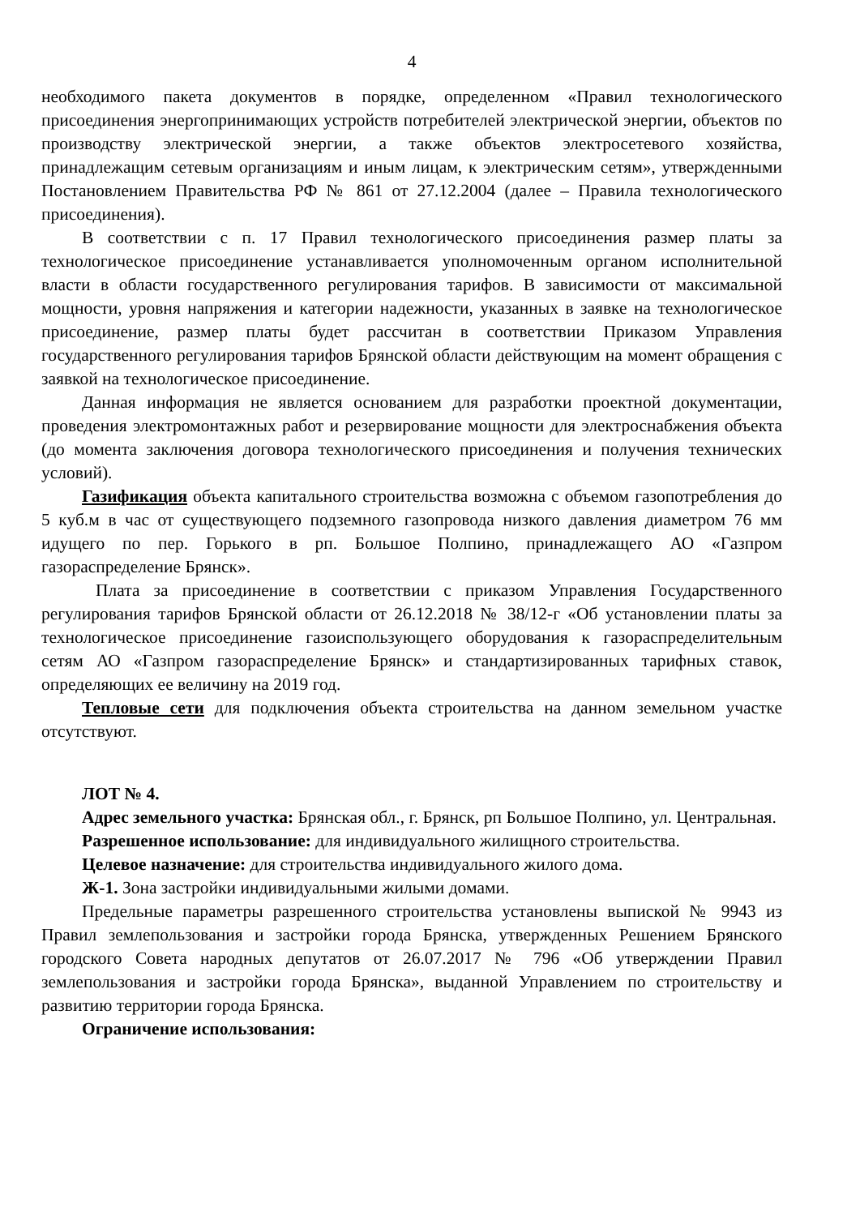4
необходимого пакета документов в порядке, определенном «Правил технологического присоединения энергопринимающих устройств потребителей электрической энергии, объектов по производству электрической энергии, а также объектов электросетевого хозяйства, принадлежащим сетевым организациям и иным лицам, к электрическим сетям», утвержденными Постановлением Правительства РФ № 861 от 27.12.2004 (далее – Правила технологического присоединения).
В соответствии с п. 17 Правил технологического присоединения размер платы за технологическое присоединение устанавливается уполномоченным органом исполнительной власти в области государственного регулирования тарифов. В зависимости от максимальной мощности, уровня напряжения и категории надежности, указанных в заявке на технологическое присоединение, размер платы будет рассчитан в соответствии Приказом Управления государственного регулирования тарифов Брянской области действующим на момент обращения с заявкой на технологическое присоединение.
Данная информация не является основанием для разработки проектной документации, проведения электромонтажных работ и резервирование мощности для электроснабжения объекта (до момента заключения договора технологического присоединения и получения технических условий).
Газификация объекта капитального строительства возможна с объемом газопотребления до 5 куб.м в час от существующего подземного газопровода низкого давления диаметром 76 мм идущего по пер. Горького в рп. Большое Полпино, принадлежащего АО «Газпром газораспределение Брянск».
Плата за присоединение в соответствии с приказом Управления Государственного регулирования тарифов Брянской области от 26.12.2018 № 38/12-г «Об установлении платы за технологическое присоединение газоиспользующего оборудования к газораспределительным сетям АО «Газпром газораспределение Брянск» и стандартизированных тарифных ставок, определяющих ее величину на 2019 год.
Тепловые сети для подключения объекта строительства на данном земельном участке отсутствуют.
ЛОТ № 4.
Адрес земельного участка: Брянская обл., г. Брянск, рп Большое Полпино, ул. Центральная.
Разрешенное использование: для индивидуального жилищного строительства.
Целевое назначение: для строительства индивидуального жилого дома.
Ж-1. Зона застройки индивидуальными жилыми домами.
Предельные параметры разрешенного строительства установлены выпиской № 9943 из Правил землепользования и застройки города Брянска, утвержденных Решением Брянского городского Совета народных депутатов от 26.07.2017 № 796 «Об утверждении Правил землепользования и застройки города Брянска», выданной Управлением по строительству и развитию территории города Брянска.
Ограничение использования: